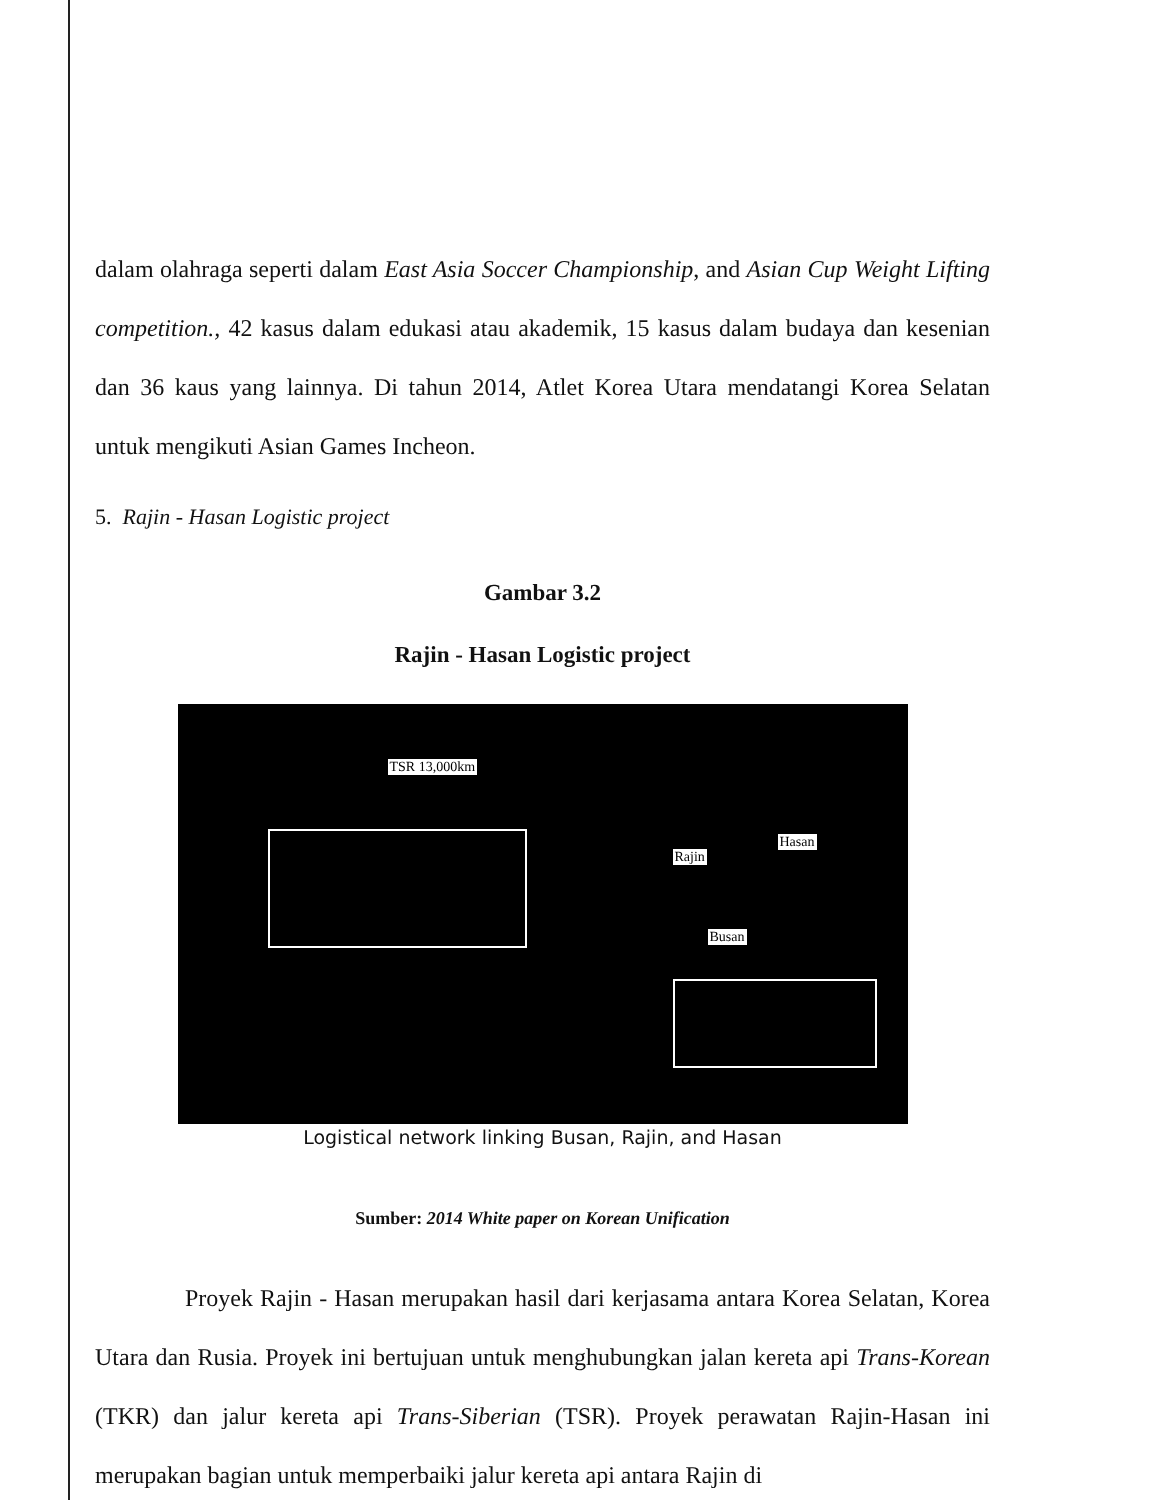dalam olahraga seperti dalam East Asia Soccer Championship, and Asian Cup Weight Lifting competition., 42 kasus dalam edukasi atau akademik, 15 kasus dalam budaya dan kesenian dan 36 kaus yang lainnya. Di tahun 2014, Atlet Korea Utara mendatangi Korea Selatan untuk mengikuti Asian Games Incheon.
5. Rajin - Hasan Logistic project
Gambar 3.2
Rajin - Hasan Logistic project
TSR 13,000km
Rajin
Hasan
Busan
Logistical network linking Busan, Rajin, and Hasan
Sumber: 2014 White paper on Korean Unification
Proyek Rajin - Hasan merupakan hasil dari kerjasama antara Korea Selatan, Korea Utara dan Rusia. Proyek ini bertujuan untuk menghubungkan jalan kereta api Trans-Korean (TKR) dan jalur kereta api Trans-Siberian (TSR). Proyek perawatan Rajin-Hasan ini merupakan bagian untuk memperbaiki jalur kereta api antara Rajin di